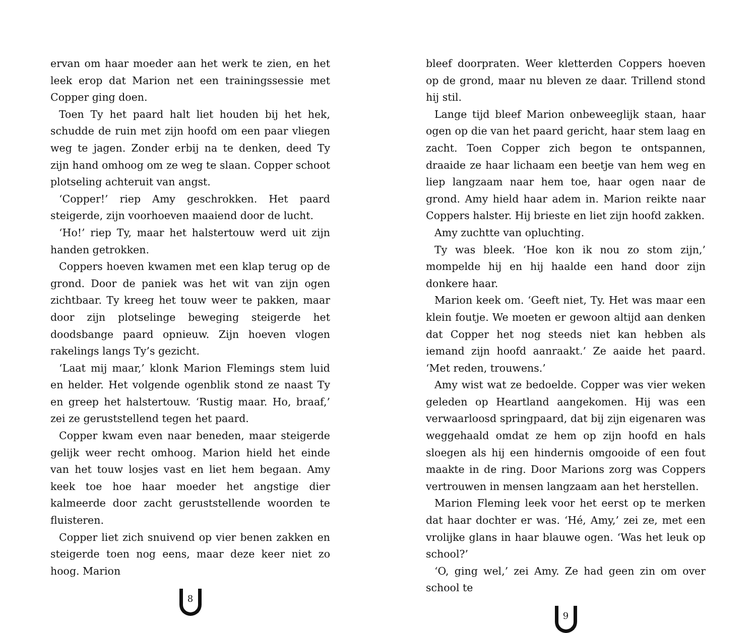ervan om haar moeder aan het werk te zien, en het leek erop dat Marion net een trainingssessie met Copper ging doen.
Toen Ty het paard halt liet houden bij het hek, schudde de ruin met zijn hoofd om een paar vliegen weg te jagen. Zonder erbij na te denken, deed Ty zijn hand omhoog om ze weg te slaan. Copper schoot plotseling achteruit van angst.
‘Copper!’ riep Amy geschrokken. Het paard steigerde, zijn voorhoeven maaiend door de lucht.
‘Ho!’ riep Ty, maar het halstertouw werd uit zijn handen getrokken.
Coppers hoeven kwamen met een klap terug op de grond. Door de paniek was het wit van zijn ogen zichtbaar. Ty kreeg het touw weer te pakken, maar door zijn plotselinge beweging steigerde het doodsbange paard opnieuw. Zijn hoeven vlogen rakelings langs Ty’s gezicht.
‘Laat mij maar,’ klonk Marion Flemings stem luid en helder. Het volgende ogenblik stond ze naast Ty en greep het halstertouw. ‘Rustig maar. Ho, braaf,’ zei ze geruststellend tegen het paard.
Copper kwam even naar beneden, maar steigerde gelijk weer recht omhoog. Marion hield het einde van het touw losjes vast en liet hem begaan. Amy keek toe hoe haar moeder het angstige dier kalmeerde door zacht geruststellende woorden te fluisteren.
Copper liet zich snuivend op vier benen zakken en steigerde toen nog eens, maar deze keer niet zo hoog. Marion
8
bleef doorpraten. Weer kletterden Coppers hoeven op de grond, maar nu bleven ze daar. Trillend stond hij stil.
Lange tijd bleef Marion onbeweeglijk staan, haar ogen op die van het paard gericht, haar stem laag en zacht. Toen Copper zich begon te ontspannen, draaide ze haar lichaam een beetje van hem weg en liep langzaam naar hem toe, haar ogen naar de grond. Amy hield haar adem in. Marion reikte naar Coppers halster. Hij brieste en liet zijn hoofd zakken.
Amy zuchtte van opluchting.
Ty was bleek. ‘Hoe kon ik nou zo stom zijn,’ mompelde hij en hij haalde een hand door zijn donkere haar.
Marion keek om. ‘Geeft niet, Ty. Het was maar een klein foutje. We moeten er gewoon altijd aan denken dat Copper het nog steeds niet kan hebben als iemand zijn hoofd aanraakt.’ Ze aaide het paard. ‘Met reden, trouwens.’
Amy wist wat ze bedoelde. Copper was vier weken geleden op Heartland aangekomen. Hij was een verwaarloosd springpaard, dat bij zijn eigenaren was weggehaald omdat ze hem op zijn hoofd en hals sloegen als hij een hindernis omgooide of een fout maakte in de ring. Door Marions zorg was Coppers vertrouwen in mensen langzaam aan het herstellen.
Marion Fleming leek voor het eerst op te merken dat haar dochter er was. ‘Hé, Amy,’ zei ze, met een vrolijke glans in haar blauwe ogen. ‘Was het leuk op school?’
‘O, ging wel,’ zei Amy. Ze had geen zin om over school te
9